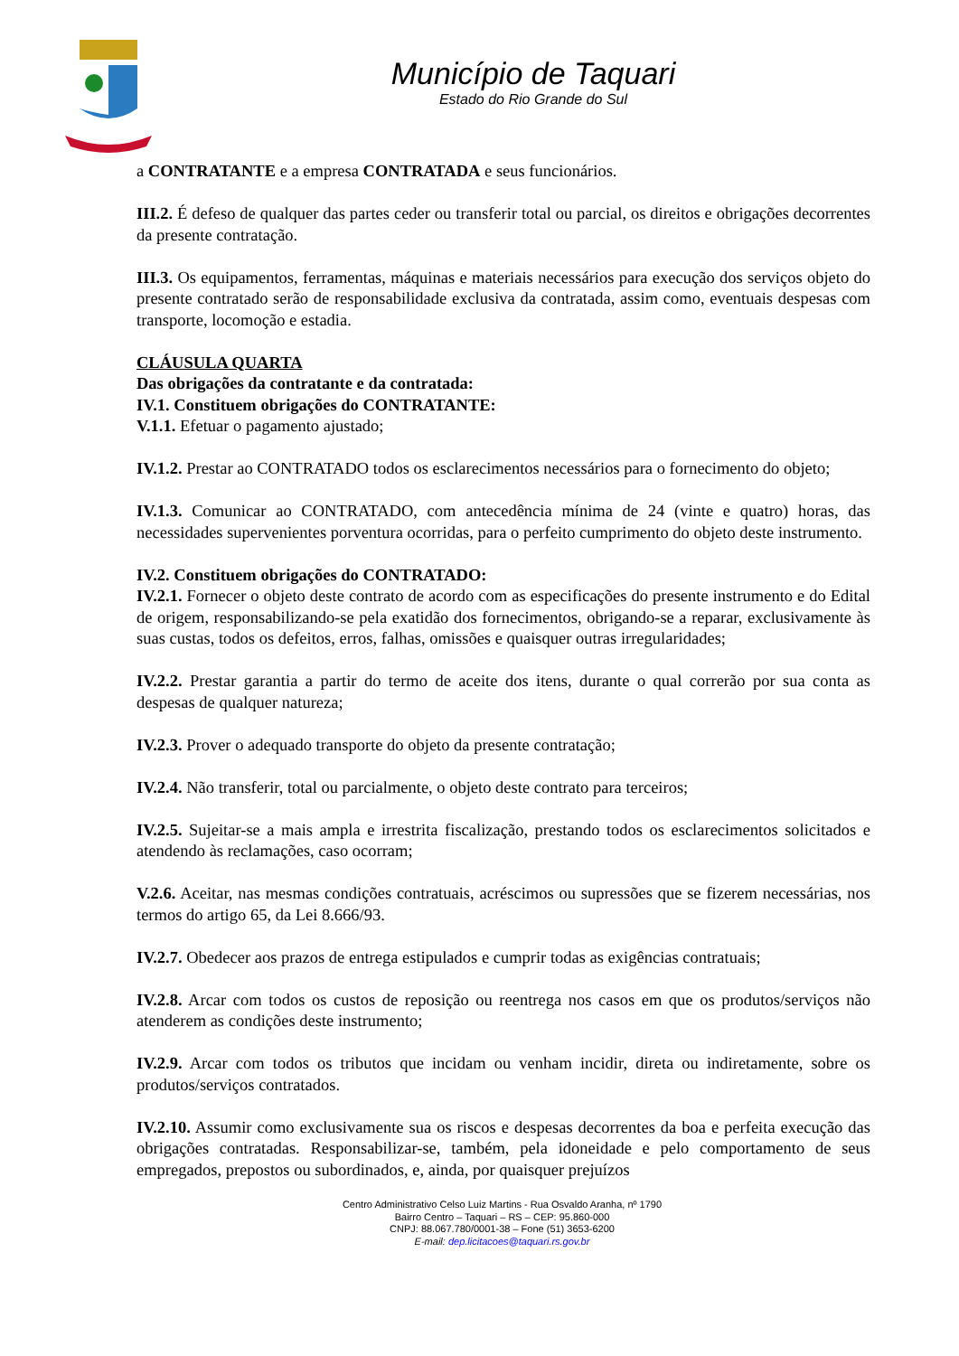Município de Taquari
Estado do Rio Grande do Sul
a CONTRATANTE e a empresa CONTRATADA e seus funcionários.
III.2. É defeso de qualquer das partes ceder ou transferir total ou parcial, os direitos e obrigações decorrentes da presente contratação.
III.3. Os equipamentos, ferramentas, máquinas e materiais necessários para execução dos serviços objeto do presente contratado serão de responsabilidade exclusiva da contratada, assim como, eventuais despesas com transporte, locomoção e estadia.
CLÁUSULA QUARTA
Das obrigações da contratante e da contratada:
IV.1. Constituem obrigações do CONTRATANTE:
V.1.1. Efetuar o pagamento ajustado;
IV.1.2. Prestar ao CONTRATADO todos os esclarecimentos necessários para o fornecimento do objeto;
IV.1.3. Comunicar ao CONTRATADO, com antecedência mínima de 24 (vinte e quatro) horas, das necessidades supervenientes porventura ocorridas, para o perfeito cumprimento do objeto deste instrumento.
IV.2. Constituem obrigações do CONTRATADO:
IV.2.1. Fornecer o objeto deste contrato de acordo com as especificações do presente instrumento e do Edital de origem, responsabilizando-se pela exatidão dos fornecimentos, obrigando-se a reparar, exclusivamente às suas custas, todos os defeitos, erros, falhas, omissões e quaisquer outras irregularidades;
IV.2.2. Prestar garantia a partir do termo de aceite dos itens, durante o qual correrão por sua conta as despesas de qualquer natureza;
IV.2.3. Prover o adequado transporte do objeto da presente contratação;
IV.2.4. Não transferir, total ou parcialmente, o objeto deste contrato para terceiros;
IV.2.5. Sujeitar-se a mais ampla e irrestrita fiscalização, prestando todos os esclarecimentos solicitados e atendendo às reclamações, caso ocorram;
V.2.6. Aceitar, nas mesmas condições contratuais, acréscimos ou supressões que se fizerem necessárias, nos termos do artigo 65, da Lei 8.666/93.
IV.2.7. Obedecer aos prazos de entrega estipulados e cumprir todas as exigências contratuais;
IV.2.8. Arcar com todos os custos de reposição ou reentrega nos casos em que os produtos/serviços não atenderem as condições deste instrumento;
IV.2.9. Arcar com todos os tributos que incidam ou venham incidir, direta ou indiretamente, sobre os produtos/serviços contratados.
IV.2.10. Assumir como exclusivamente sua os riscos e despesas decorrentes da boa e perfeita execução das obrigações contratadas. Responsabilizar-se, também, pela idoneidade e pelo comportamento de seus empregados, prepostos ou subordinados, e, ainda, por quaisquer prejuízos
Centro Administrativo Celso Luiz Martins - Rua Osvaldo Aranha, nº 1790
Bairro Centro – Taquari – RS – CEP: 95.860-000
CNPJ: 88.067.780/0001-38 – Fone (51) 3653-6200
E-mail: dep.licitacoes@taquari.rs.gov.br